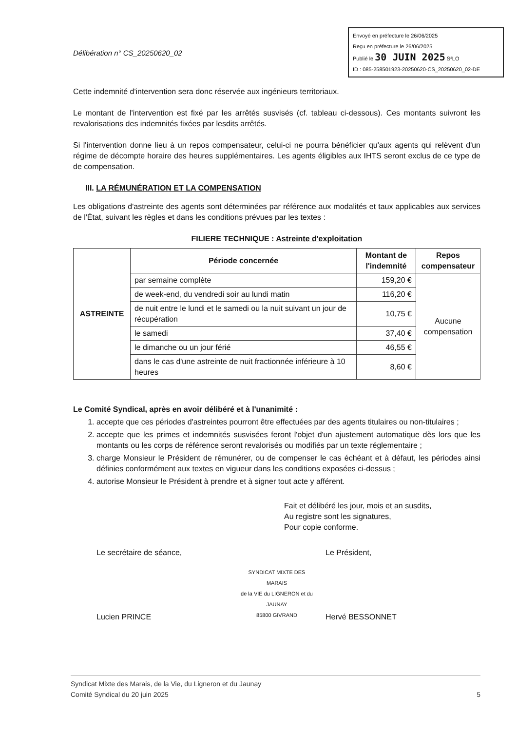Délibération n° CS_20250620_02
Envoyé en préfecture le 26/06/2025
Reçu en préfecture le 26/06/2025
Publié le 30 JUIN 2025 S²LO
ID : 085-258501923-20250620-CS_20250620_02-DE
Cette indemnité d'intervention sera donc réservée aux ingénieurs territoriaux.
Le montant de l'intervention est fixé par les arrêtés susvisés (cf. tableau ci-dessous). Ces montants suivront les revalorisations des indemnités fixées par lesdits arrêtés.
Si l'intervention donne lieu à un repos compensateur, celui-ci ne pourra bénéficier qu'aux agents qui relèvent d'un régime de décompte horaire des heures supplémentaires. Les agents éligibles aux IHTS seront exclus de ce type de de compensation.
III. LA RÉMUNÉRATION ET LA COMPENSATION
Les obligations d'astreinte des agents sont déterminées par référence aux modalités et taux applicables aux services de l'État, suivant les règles et dans les conditions prévues par les textes :
FILIERE TECHNIQUE : Astreinte d'exploitation
| ASTREINTE | Période concernée | Montant de l'indemnité | Repos compensateur |
| | par semaine complète | 159,20 € | Aucune compensation |
| | de week-end, du vendredi soir au lundi matin | 116,20 € | |
| | de nuit entre le lundi et le samedi ou la nuit suivant un jour de récupération | 10,75 € | |
| | le samedi | 37,40 € | |
| | le dimanche ou un jour férié | 46,55 € | |
| | dans le cas d'une astreinte de nuit fractionnée inférieure à 10 heures | 8,60 € | |
Le Comité Syndical, après en avoir délibéré et à l'unanimité :
1. accepte que ces périodes d'astreintes pourront être effectuées par des agents titulaires ou non-titulaires ;
2. accepte que les primes et indemnités susvisées feront l'objet d'un ajustement automatique dès lors que les montants ou les corps de référence seront revalorisés ou modifiés par un texte réglementaire ;
3. charge Monsieur le Président de rémunérer, ou de compenser le cas échéant et à défaut, les périodes ainsi définies conformément aux textes en vigueur dans les conditions exposées ci-dessus ;
4. autorise Monsieur le Président à prendre et à signer tout acte y afférent.
Fait et délibéré les jour, mois et an susdits,
Au registre sont les signatures,
Pour copie conforme.
Le secrétaire de séance,
Lucien PRINCE
SYNDICAT MIXTE DES MARAIS
de la VIE du LIGNERON et du JAUNAY
85800 GIVRAND
Le Président,
Hervé BESSONNET
Syndicat Mixte des Marais, de la Vie, du Ligneron et du Jaunay
Comité Syndical du 20 juin 2025
5